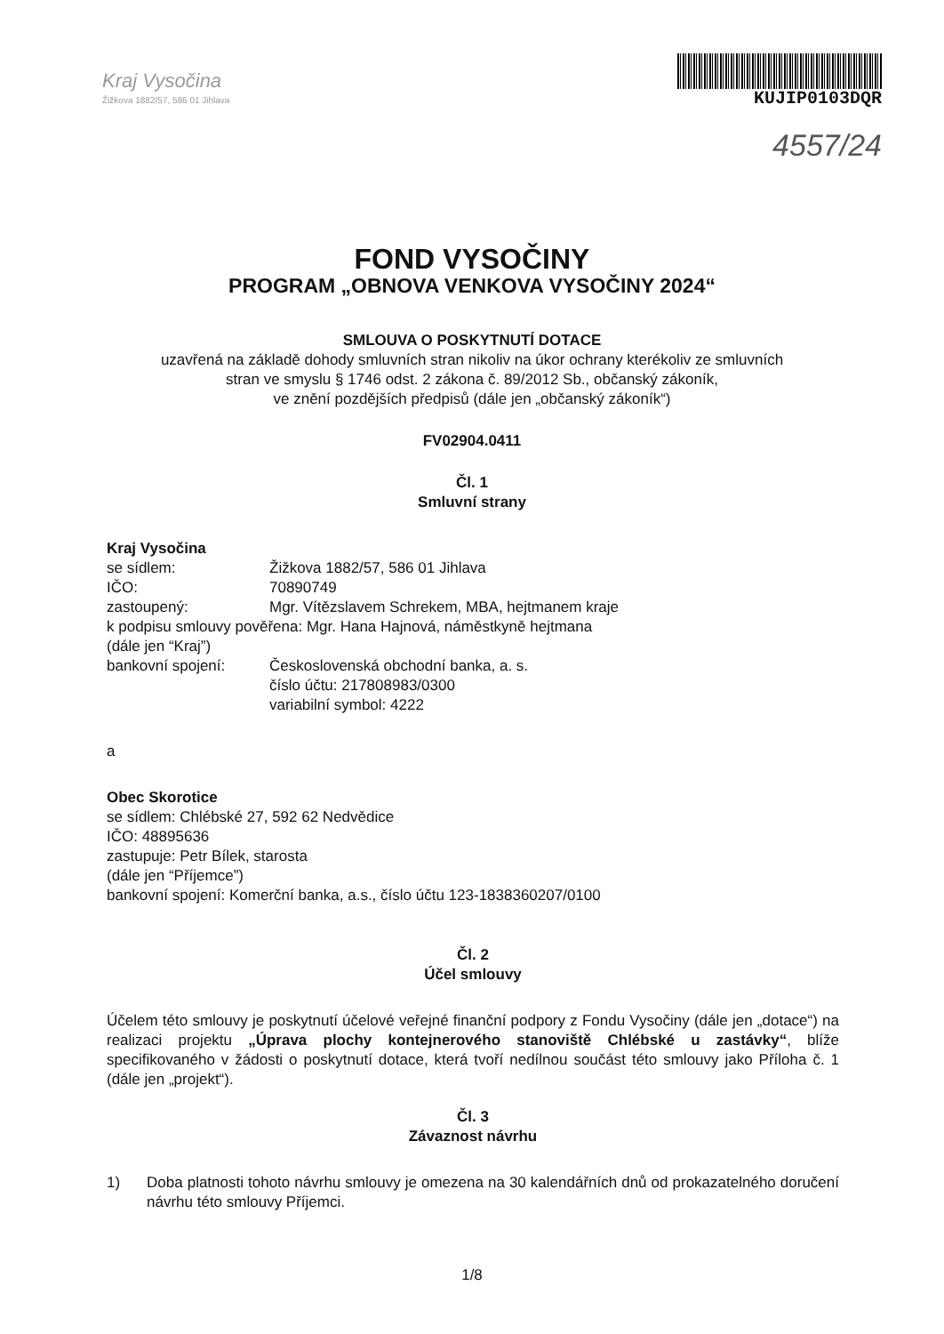Kraj Vysočina
Žižkova 1882/57, 586 01 Jihlava
KUJIP0103DQR
4557/24
FOND VYSOČINY
PROGRAM „OBNOVA VENKOVA VYSOČINY 2024“
SMLOUVA O POSKYTNUTÍ DOTACE
uzavřená na základě dohody smluvních stran nikoliv na úkor ochrany kterékoliv ze smluvních
stran ve smyslu § 1746 odst. 2 zákona č. 89/2012 Sb., občanský zákoník,
ve znění pozdějších předpisů (dále jen „občanský zákoník“)
FV02904.0411
Čl. 1
Smluvní strany
Kraj Vysočina
se sídlem: Žižkova 1882/57, 586 01 Jihlava
IČO: 70890749
zastoupený: Mgr. Vítězslavem Schrekem, MBA, hejtmanem kraje
k podpisu smlouvy pověřena: Mgr. Hana Hajnová, náměstkyně hejtmana
(dále jen “Kraj”)
bankovní spojení: Československá obchodní banka, a. s.
číslo účtu: 217808983/0300
variabilní symbol: 4222
a
Obec Skorotice
se sídlem: Chlébské 27, 592 62 Nedvědice
IČO: 48895636
zastupuje: Petr Bílek, starosta
(dále jen “Příjemce”)
bankovní spojení: Komerční banka, a.s., číslo účtu 123-1838360207/0100
Čl. 2
Účel smlouvy
Účelem této smlouvy je poskytnutí účelové veřejné finanční podpory z Fondu Vysočiny (dále jen „dotace“) na realizaci projektu „Úprava plochy kontejnerového stanoviště Chlébské u zastávky“, blíže specifikovaného v žádosti o poskytnutí dotace, která tvoří nedílnou součást této smlouvy jako Příloha č. 1 (dále jen „projekt“).
Čl. 3
Závaznost návrhu
1) Doba platnosti tohoto návrhu smlouvy je omezena na 30 kalendářních dnů od prokazatelného doručení návrhu této smlouvy Příjemci.
1/8